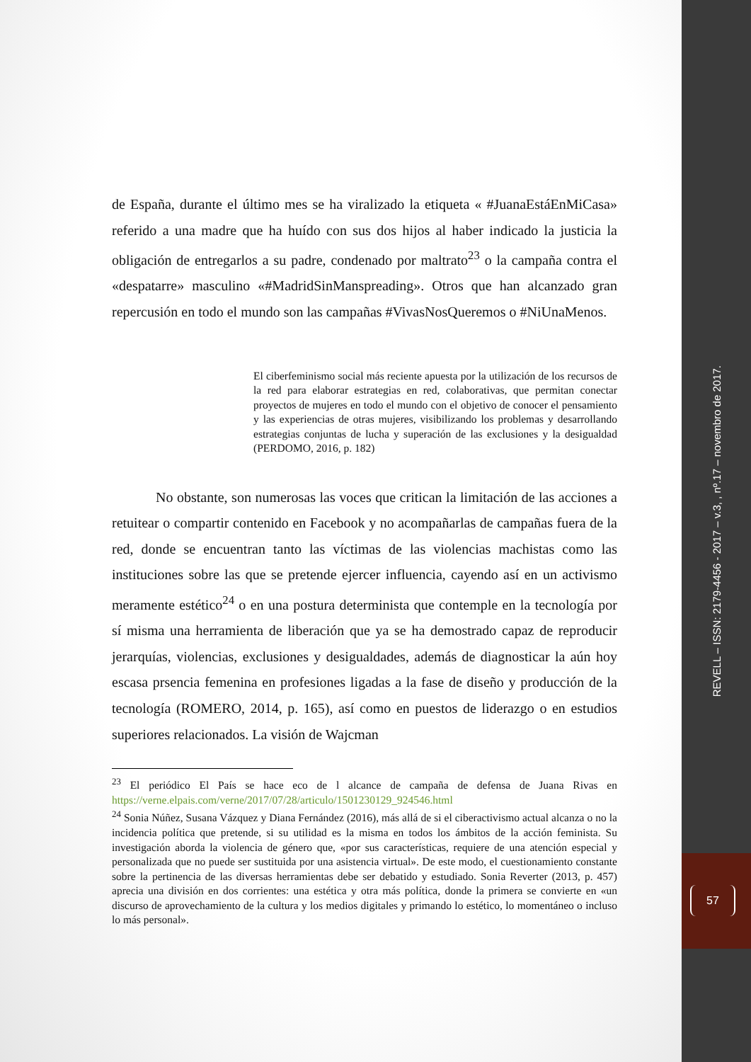de España, durante el último mes se ha viralizado la etiqueta « #JuanaEstáEnMiCasa» referido a una madre que ha huído con sus dos hijos al haber indicado la justicia la obligación de entregarlos a su padre, condenado por maltrato<sup>23</sup> o la campaña contra el «despatarre» masculino «#MadridSinManspreading». Otros que han alcanzado gran repercusión en todo el mundo son las campañas #VivasNosQueremos o #NiUnaMenos.
El ciberfeminismo social más reciente apuesta por la utilización de los recursos de la red para elaborar estrategias en red, colaborativas, que permitan conectar proyectos de mujeres en todo el mundo con el objetivo de conocer el pensamiento y las experiencias de otras mujeres, visibilizando los problemas y desarrollando estrategias conjuntas de lucha y superación de las exclusiones y la desigualdad (PERDOMO, 2016, p. 182)
No obstante, son numerosas las voces que critican la limitación de las acciones a retuitear o compartir contenido en Facebook y no acompañarlas de campañas fuera de la red, donde se encuentran tanto las víctimas de las violencias machistas como las instituciones sobre las que se pretende ejercer influencia, cayendo así en un activismo meramente estético<sup>24</sup> o en una postura determinista que contemple en la tecnología por sí misma una herramienta de liberación que ya se ha demostrado capaz de reproducir jerarquías, violencias, exclusiones y desigualdades, además de diagnosticar la aún hoy escasa prsencia femenina en profesiones ligadas a la fase de diseño y producción de la tecnología (ROMERO, 2014, p. 165), así como en puestos de liderazgo o en estudios superiores relacionados. La visión de Wajcman
<sup>23</sup> El periódico El País se hace eco de l alcance de campaña de defensa de Juana Rivas en https://verne.elpais.com/verne/2017/07/28/articulo/1501230129_924546.html
<sup>24</sup> Sonia Núñez, Susana Vázquez y Diana Fernández (2016), más allá de si el ciberactivismo actual alcanza o no la incidencia política que pretende, si su utilidad es la misma en todos los ámbitos de la acción feminista. Su investigación aborda la violencia de género que, «por sus características, requiere de una atención especial y personalizada que no puede ser sustituida por una asistencia virtual». De este modo, el cuestionamiento constante sobre la pertinencia de las diversas herramientas debe ser debatido y estudiado. Sonia Reverter (2013, p. 457) aprecia una división en dos corrientes: una estética y otra más política, donde la primera se convierte en «un discurso de aprovechamiento de la cultura y los medios digitales y primando lo estético, lo momentáneo o incluso lo más personal».
REVELL – ISSN: 2179-4456 - 2017 – v.3, , nº.17 – novembro de 2017.
57